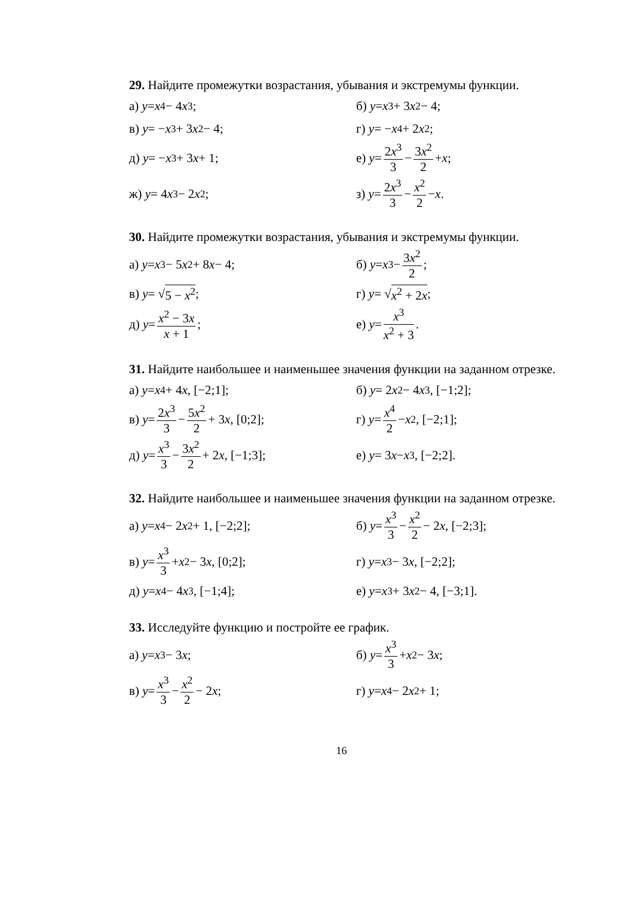29. Найдите промежутки возрастания, убывания и экстремумы функции.
а) y = x<sup>4</sup> − 4 x<sup>3</sup>;
б) y = x<sup>3</sup> + 3 x<sup>2</sup> − 4;
в) y = − x<sup>3</sup> + 3 x<sup>2</sup> − 4;
г) y = − x<sup>4</sup> + 2 x<sup>2</sup>;
д) y = − x<sup>3</sup> + 3 x + 1;
е) y = 2x<sup>3</sup> 3 − 3x<sup>2</sup> 2 + x;
ж) y = 4 x<sup>3</sup> − 2 x<sup>2</sup>;
з) y = 2x<sup>3</sup> 3 − x<sup>2</sup> 2 − x.
30. Найдите промежутки возрастания, убывания и экстремумы функции.
а) y = x<sup>3</sup> − 5 x<sup>2</sup> + 8 x − 4;
б) y = x<sup>3</sup> − 3x<sup>2</sup> 2;
в) y = √ 5 − x<sup>2</sup>;
г) y = √ x<sup>2</sup> + 2x;
д) y = x<sup>2</sup> − 3x x + 1;
е) y = x<sup>3</sup> x<sup>2</sup> + 3.
31. Найдите наибольшее и наименьшее значения функции на заданном отрезке.
а) y = x<sup>4</sup> + 4 x, [−2;1];
б) y = 2 x<sup>2</sup> − 4 x<sup>3</sup>, [−1;2];
в) y = 2x<sup>3</sup> 3 − 5x<sup>2</sup> 2 + 3 x, [0;2];
г) y = x<sup>4</sup> 2 − x<sup>2</sup>, [−2;1];
д) y = x<sup>3</sup> 3 − 3x<sup>2</sup> 2 + 2 x, [−1;3];
е) y = 3 x − x<sup>3</sup>, [−2;2].
32. Найдите наибольшее и наименьшее значения функции на заданном отрезке.
а) y = x<sup>4</sup> − 2 x<sup>2</sup> + 1, [−2;2];
б) y = x<sup>3</sup> 3 − x<sup>2</sup> 2 − 2 x, [−2;3];
в) y = x<sup>3</sup> 3 + x<sup>2</sup> − 3 x, [0;2];
г) y = x<sup>3</sup> − 3 x, [−2;2];
д) y = x<sup>4</sup> − 4 x<sup>3</sup>, [−1;4];
е) y = x<sup>3</sup> + 3 x<sup>2</sup> − 4, [−3;1].
33. Исследуйте функцию и постройте ее график.
а) y = x<sup>3</sup> − 3 x;
б) y = x<sup>3</sup> 3 + x<sup>2</sup> − 3 x;
в) y = x<sup>3</sup> 3 − x<sup>2</sup> 2 − 2 x;
г) y = x<sup>4</sup> − 2 x<sup>2</sup> + 1;
16